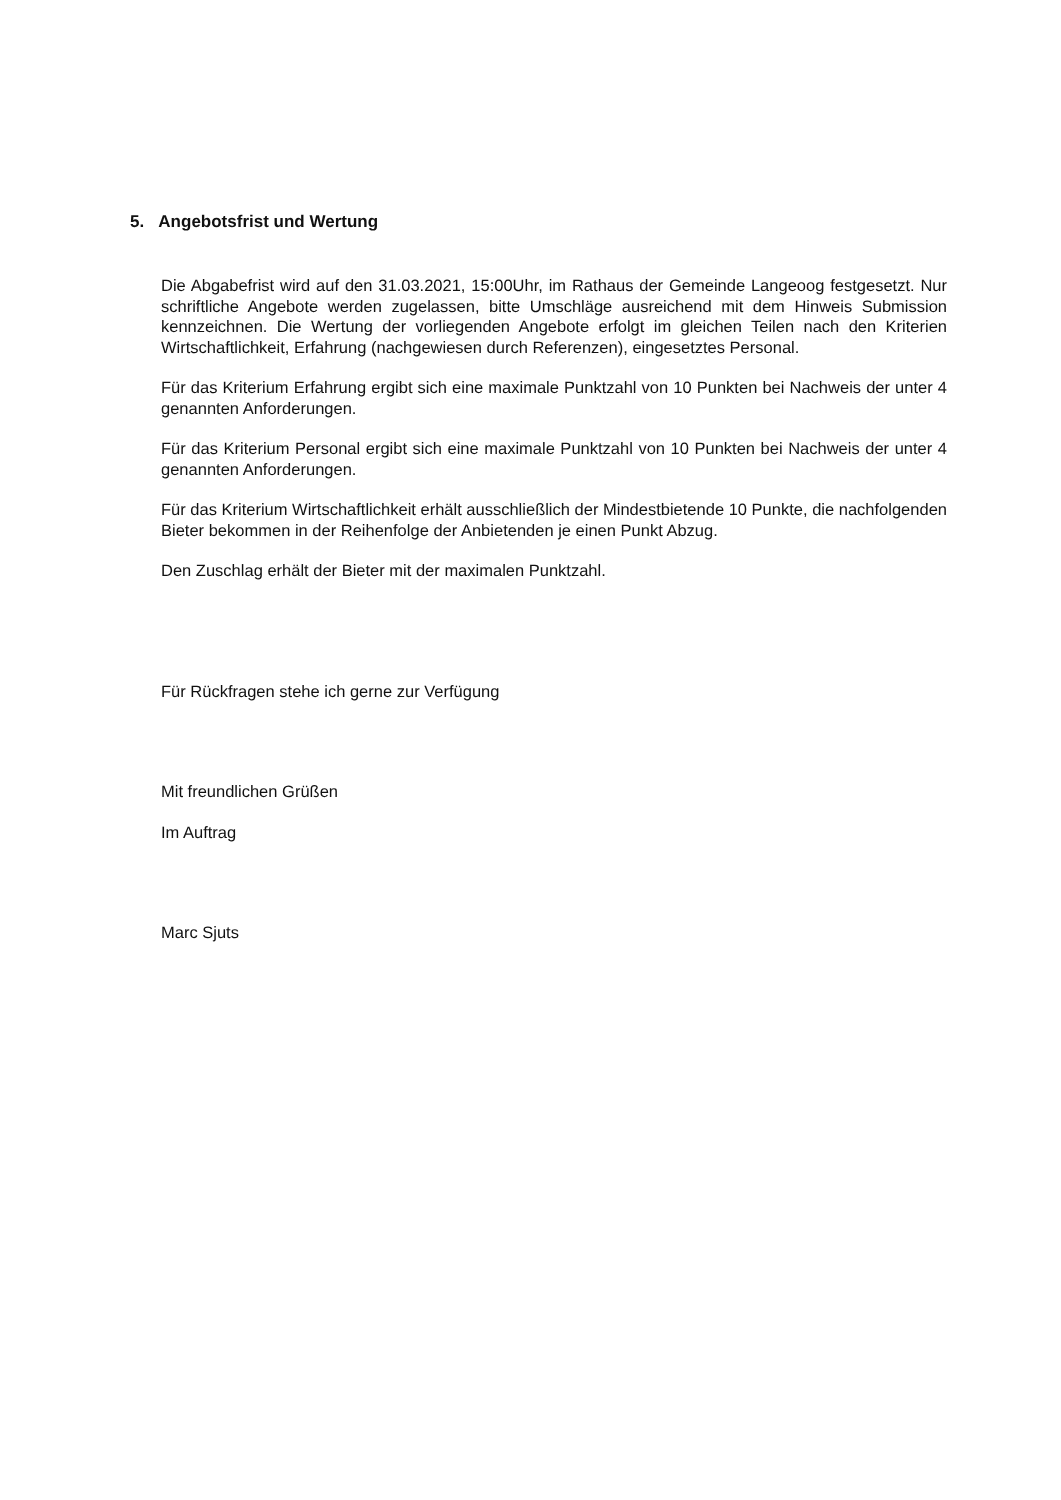5. Angebotsfrist und Wertung
Die Abgabefrist wird auf den 31.03.2021, 15:00Uhr, im Rathaus der Gemeinde Langeoog festgesetzt. Nur schriftliche Angebote werden zugelassen, bitte Umschläge ausreichend mit dem Hinweis Submission kennzeichnen. Die Wertung der vorliegenden Angebote erfolgt im gleichen Teilen nach den Kriterien Wirtschaftlichkeit, Erfahrung (nachgewiesen durch Referenzen), eingesetztes Personal.
Für das Kriterium Erfahrung ergibt sich eine maximale Punktzahl von 10 Punkten bei Nachweis der unter 4 genannten Anforderungen.
Für das Kriterium Personal ergibt sich eine maximale Punktzahl von 10 Punkten bei Nachweis der unter 4 genannten Anforderungen.
Für das Kriterium Wirtschaftlichkeit erhält ausschließlich der Mindestbietende 10 Punkte, die nachfolgenden Bieter bekommen in der Reihenfolge der Anbietenden je einen Punkt Abzug.
Den Zuschlag erhält der Bieter mit der maximalen Punktzahl.
Für Rückfragen stehe ich gerne zur Verfügung
Mit freundlichen Grüßen
Im Auftrag
Marc Sjuts